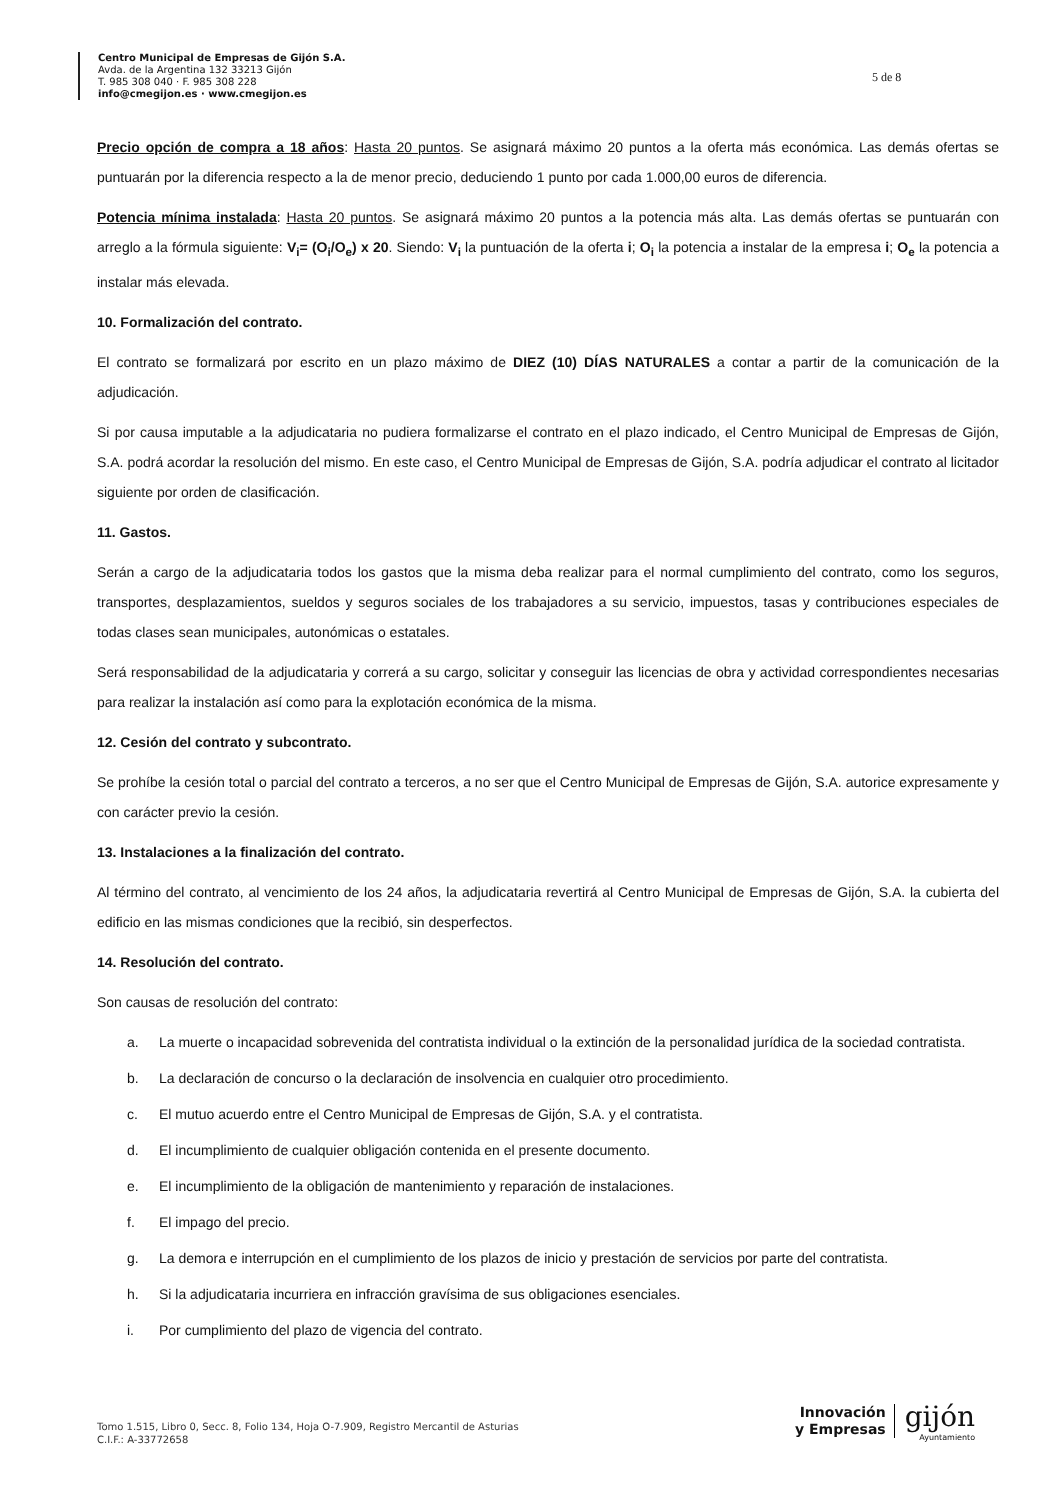Centro Municipal de Empresas de Gijón S.A.
Avda. de la Argentina 132 33213 Gijón
T. 985 308 040 · F. 985 308 228
info@cmegijon.es · www.cmegijon.es
5 de 8
Precio opción de compra a 18 años: Hasta 20 puntos. Se asignará máximo 20 puntos a la oferta más económica. Las demás ofertas se puntuarán por la diferencia respecto a la de menor precio, deduciendo 1 punto por cada 1.000,00 euros de diferencia.
Potencia mínima instalada: Hasta 20 puntos. Se asignará máximo 20 puntos a la potencia más alta. Las demás ofertas se puntuarán con arreglo a la fórmula siguiente: V<sub>i</sub>= (O<sub>i</sub>/O<sub>e</sub>) x 20. Siendo: V<sub>i</sub> la puntuación de la oferta i; O<sub>i</sub> la potencia a instalar de la empresa i; O<sub>e</sub> la potencia a instalar más elevada.
10. Formalización del contrato.
El contrato se formalizará por escrito en un plazo máximo de DIEZ (10) DÍAS NATURALES a contar a partir de la comunicación de la adjudicación.
Si por causa imputable a la adjudicataria no pudiera formalizarse el contrato en el plazo indicado, el Centro Municipal de Empresas de Gijón, S.A. podrá acordar la resolución del mismo. En este caso, el Centro Municipal de Empresas de Gijón, S.A. podría adjudicar el contrato al licitador siguiente por orden de clasificación.
11. Gastos.
Serán a cargo de la adjudicataria todos los gastos que la misma deba realizar para el normal cumplimiento del contrato, como los seguros, transportes, desplazamientos, sueldos y seguros sociales de los trabajadores a su servicio, impuestos, tasas y contribuciones especiales de todas clases sean municipales, autonómicas o estatales.
Será responsabilidad de la adjudicataria y correrá a su cargo, solicitar y conseguir las licencias de obra y actividad correspondientes necesarias para realizar la instalación así como para la explotación económica de la misma.
12. Cesión del contrato y subcontrato.
Se prohíbe la cesión total o parcial del contrato a terceros, a no ser que el Centro Municipal de Empresas de Gijón, S.A. autorice expresamente y con carácter previo la cesión.
13. Instalaciones a la finalización del contrato.
Al término del contrato, al vencimiento de los 24 años, la adjudicataria revertirá al Centro Municipal de Empresas de Gijón, S.A. la cubierta del edificio en las mismas condiciones que la recibió, sin desperfectos.
14. Resolución del contrato.
Son causas de resolución del contrato:
a. La muerte o incapacidad sobrevenida del contratista individual o la extinción de la personalidad jurídica de la sociedad contratista.
b. La declaración de concurso o la declaración de insolvencia en cualquier otro procedimiento.
c. El mutuo acuerdo entre el Centro Municipal de Empresas de Gijón, S.A. y el contratista.
d. El incumplimiento de cualquier obligación contenida en el presente documento.
e. El incumplimiento de la obligación de mantenimiento y reparación de instalaciones.
f. El impago del precio.
g. La demora e interrupción en el cumplimiento de los plazos de inicio y prestación de servicios por parte del contratista.
h. Si la adjudicataria incurriera en infracción gravísima de sus obligaciones esenciales.
i. Por cumplimiento del plazo de vigencia del contrato.
Tomo 1.515, Libro 0, Secc. 8, Folio 134, Hoja O-7.909, Registro Mercantil de Asturias
C.I.F.: A-33772658
Innovación
y Empresas
gijón
Ayuntamiento